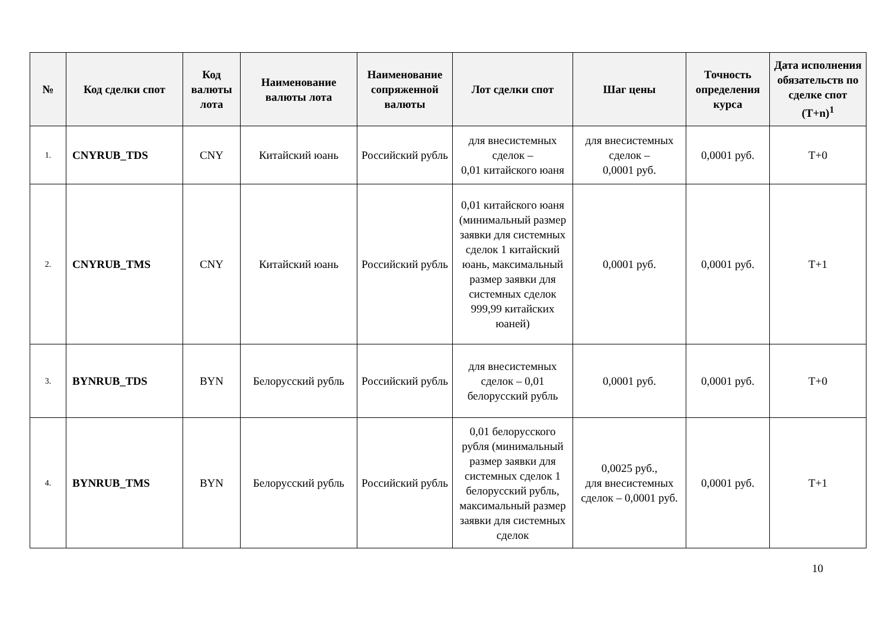| № | Код сделки спот | Код валюты лота | Наименование валюты лота | Наименование сопряженной валюты | Лот сделки спот | Шаг цены | Точность определения курса | Дата исполнения обязательств по сделке спот (T+n)<sup>1</sup> |
| --- | --- | --- | --- | --- | --- | --- | --- | --- |
| 1. | CNYRUB_TDS | CNY | Китайский юань | Российский рубль | для внесистемных сделок – 0,01 китайского юаня | для внесистемных сделок – 0,0001 руб. | 0,0001 руб. | T+0 |
| 2. | CNYRUB_TMS | CNY | Китайский юань | Российский рубль | 0,01 китайского юаня (минимальный размер заявки для системных сделок 1 китайский юань, максимальный размер заявки для системных сделок 999,99 китайских юаней) | 0,0001 руб. | 0,0001 руб. | T+1 |
| 3. | BYNRUB_TDS | BYN | Белорусский рубль | Российский рубль | для внесистемных сделок – 0,01 белорусский рубль | 0,0001 руб. | 0,0001 руб. | T+0 |
| 4. | BYNRUB_TMS | BYN | Белорусский рубль | Российский рубль | 0,01 белорусского рубля (минимальный размер заявки для системных сделок 1 белорусский рубль, максимальный размер заявки для системных сделок | 0,0025 руб., для внесистемных сделок – 0,0001 руб. | 0,0001 руб. | T+1 |
10